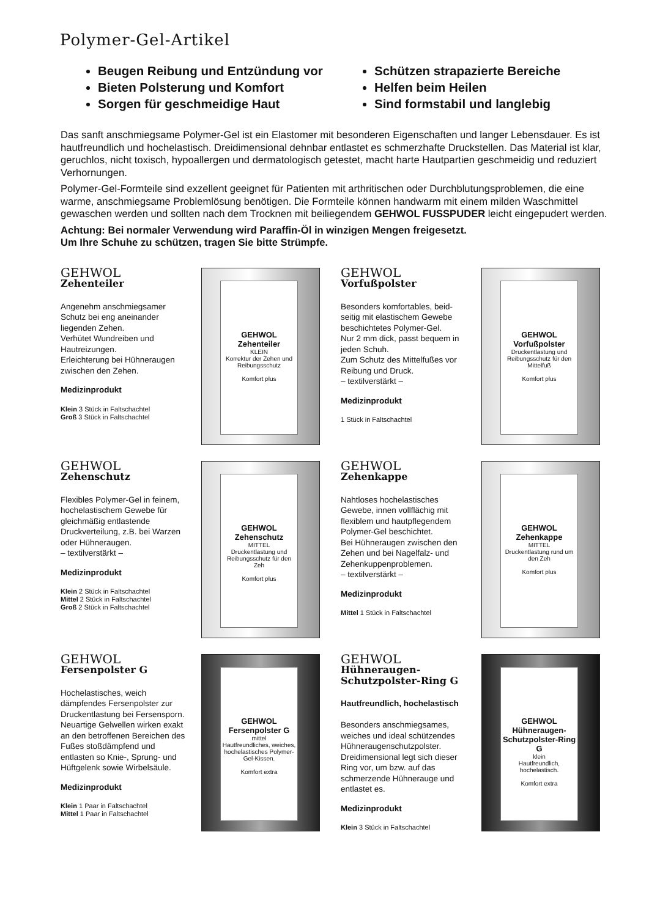Polymer-Gel-Artikel
Beugen Reibung und Entzündung vor
Bieten Polsterung und Komfort
Sorgen für geschmeidige Haut
Schützen strapazierte Bereiche
Helfen beim Heilen
Sind formstabil und langlebig
Das sanft anschmiegsame Polymer-Gel ist ein Elastomer mit besonderen Eigenschaften und langer Lebensdauer. Es ist hautfreundlich und hochelastisch. Dreidimensional dehnbar entlastet es schmerz­hafte Druckstellen. Das Material ist klar, geruchlos, nicht toxisch, hypoallergen und dermatologisch getestet, macht harte Hautpartien geschmeidig und reduziert Verhornungen.
Polymer-Gel-Formteile sind exzellent geeignet für Patienten mit arthritischen oder Durchblutungs­problemen, die eine warme, anschmiegsame Problemlösung benötigen. Die Formteile können handwarm mit einem milden Waschmittel gewaschen werden und sollten nach dem Trocknen mit beiliegendem GEHWOL FUSSPUDER leicht eingepudert werden.
Achtung: Bei normaler Verwendung wird Paraffin-Öl in winzigen Mengen freigesetzt.
Um Ihre Schuhe zu schützen, tragen Sie bitte Strümpfe.
GEHWOL
Zehenteiler
Angenehm anschmiegsamer Schutz bei eng aneinander liegenden Zehen.
Verhütet Wundreiben und Hautreizungen.
Erleichterung bei Hühneraugen zwischen den Zehen.
Medizinprodukt
Klein 3 Stück in Faltschachtel
Groß 3 Stück in Faltschachtel
GEHWOL Zehenteiler
KLEIN
Korrektur der Zehen und Reibungsschutz
Komfort plus
GEHWOL
Vorfußpolster
Besonders komfortables, beid­seitig mit elastischem Gewebe beschichtetes Polymer-Gel.
Nur 2 mm dick, passt bequem in jeden Schuh.
Zum Schutz des Mittelfußes vor Reibung und Druck.
– textilverstärkt –
Medizinprodukt
1 Stück in Faltschachtel
GEHWOL Vorfußpolster
Druckentlastung und Reibungsschutz für den Mittelfuß
Komfort plus
GEHWOL
Zehenschutz
Flexibles Polymer-Gel in feinem, hochelastischem Gewebe für gleichmäßig entlastende Druckverteilung, z.B. bei Warzen oder Hühneraugen.
– textilverstärkt –
Medizinprodukt
Klein 2 Stück in Faltschachtel
Mittel 2 Stück in Faltschachtel
Groß 2 Stück in Faltschachtel
GEHWOL Zehenschutz
MITTEL
Druckentlastung und Reibungsschutz für den Zeh
Komfort plus
GEHWOL
Zehenkappe
Nahtloses hochelastisches Gewebe, innen vollflächig mit flexiblem und hautpflegendem Polymer-Gel beschichtet.
Bei Hühneraugen zwischen den Zehen und bei Nagelfalz- und Zehenkuppenproblemen.
– textilverstärkt –
Medizinprodukt
Mittel 1 Stück in Faltschachtel
GEHWOL Zehenkappe
MITTEL
Druckentlastung rund um den Zeh
Komfort plus
GEHWOL
Fersenpolster G
Hochelastisches, weich dämpfendes Fersenpolster zur Druckentlastung bei Fersen­sporn. Neuartige Gelwellen wirken exakt an den betroffe­nen Bereichen des Fußes stoßdämpfend und entlasten so Knie-, Sprung- und Hüftgelenk sowie Wirbelsäule.
Medizinprodukt
Klein 1 Paar in Faltschachtel
Mittel 1 Paar in Faltschachtel
GEHWOL Fersenpolster G
mittel
Hautfreundliches, weiches, hochelastisches Polymer-Gel-Kissen.
Komfort extra
GEHWOL
Hühneraugen-
Schutzpolster-Ring G
Hautfreundlich, hochelastisch
Besonders anschmiegsames, weiches und ideal schützendes Hühneraugenschutzpolster. Dreidimensional legt sich dieser Ring vor, um bzw. auf das schmerzende Hühnerauge und entlastet es.
Medizinprodukt
Klein 3 Stück in Faltschachtel
GEHWOL Hühneraugen-Schutzpolster-Ring G
klein
Hautfreundlich, hochelastisch.
Komfort extra